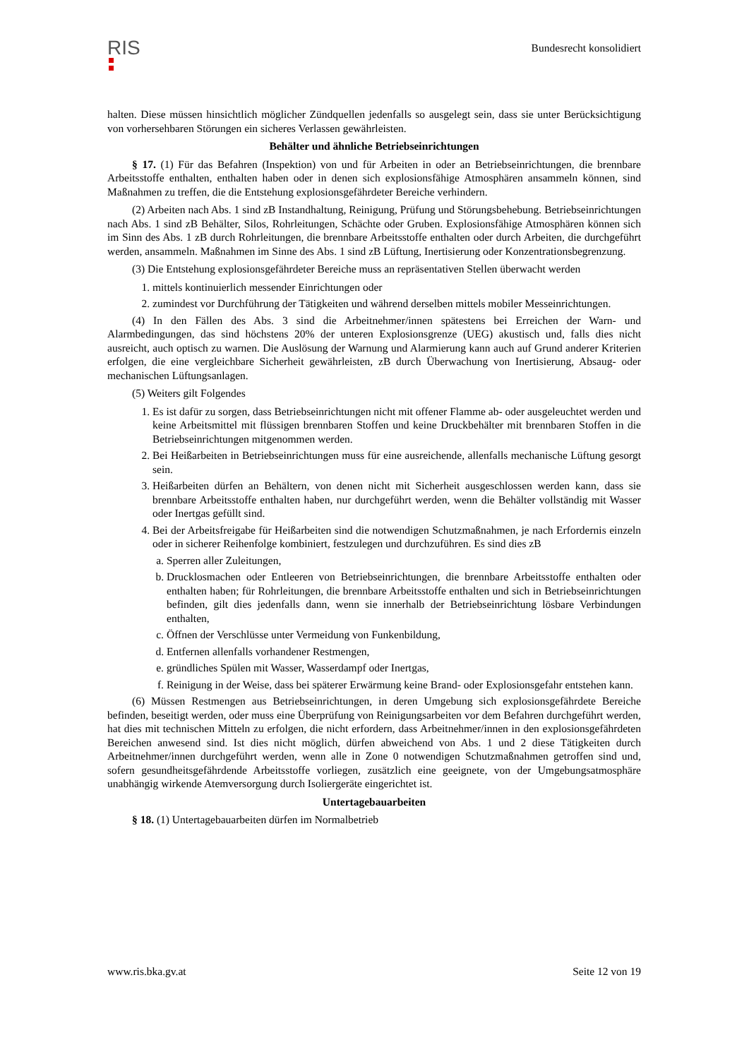RIS
Bundesrecht konsolidiert
halten. Diese müssen hinsichtlich möglicher Zündquellen jedenfalls so ausgelegt sein, dass sie unter Berücksichtigung von vorhersehbaren Störungen ein sicheres Verlassen gewährleisten.
Behälter und ähnliche Betriebseinrichtungen
§ 17. (1) Für das Befahren (Inspektion) von und für Arbeiten in oder an Betriebseinrichtungen, die brennbare Arbeitsstoffe enthalten, enthalten haben oder in denen sich explosionsfähige Atmosphären ansammeln können, sind Maßnahmen zu treffen, die die Entstehung explosionsgefährdeter Bereiche verhindern.
(2) Arbeiten nach Abs. 1 sind zB Instandhaltung, Reinigung, Prüfung und Störungsbehebung. Betriebseinrichtungen nach Abs. 1 sind zB Behälter, Silos, Rohrleitungen, Schächte oder Gruben. Explosionsfähige Atmosphären können sich im Sinn des Abs. 1 zB durch Rohrleitungen, die brennbare Arbeitsstoffe enthalten oder durch Arbeiten, die durchgeführt werden, ansammeln. Maßnahmen im Sinne des Abs. 1 sind zB Lüftung, Inertisierung oder Konzentrationsbegrenzung.
(3) Die Entstehung explosionsgefährdeter Bereiche muss an repräsentativen Stellen überwacht werden
1. mittels kontinuierlich messender Einrichtungen oder
2. zumindest vor Durchführung der Tätigkeiten und während derselben mittels mobiler Messeinrichtungen.
(4) In den Fällen des Abs. 3 sind die Arbeitnehmer/innen spätestens bei Erreichen der Warn- und Alarmbedingungen, das sind höchstens 20% der unteren Explosionsgrenze (UEG) akustisch und, falls dies nicht ausreicht, auch optisch zu warnen. Die Auslösung der Warnung und Alarmierung kann auch auf Grund anderer Kriterien erfolgen, die eine vergleichbare Sicherheit gewährleisten, zB durch Überwachung von Inertisierung, Absaug- oder mechanischen Lüftungsanlagen.
(5) Weiters gilt Folgendes
1. Es ist dafür zu sorgen, dass Betriebseinrichtungen nicht mit offener Flamme ab- oder ausgeleuchtet werden und keine Arbeitsmittel mit flüssigen brennbaren Stoffen und keine Druckbehälter mit brennbaren Stoffen in die Betriebseinrichtungen mitgenommen werden.
2. Bei Heißarbeiten in Betriebseinrichtungen muss für eine ausreichende, allenfalls mechanische Lüftung gesorgt sein.
3. Heißarbeiten dürfen an Behältern, von denen nicht mit Sicherheit ausgeschlossen werden kann, dass sie brennbare Arbeitsstoffe enthalten haben, nur durchgeführt werden, wenn die Behälter vollständig mit Wasser oder Inertgas gefüllt sind.
4. Bei der Arbeitsfreigabe für Heißarbeiten sind die notwendigen Schutzmaßnahmen, je nach Erfordernis einzeln oder in sicherer Reihenfolge kombiniert, festzulegen und durchzuführen. Es sind dies zB
a. Sperren aller Zuleitungen,
b. Drucklosmachen oder Entleeren von Betriebseinrichtungen, die brennbare Arbeitsstoffe enthalten oder enthalten haben; für Rohrleitungen, die brennbare Arbeitsstoffe enthalten und sich in Betriebseinrichtungen befinden, gilt dies jedenfalls dann, wenn sie innerhalb der Betriebseinrichtung lösbare Verbindungen enthalten,
c. Öffnen der Verschlüsse unter Vermeidung von Funkenbildung,
d. Entfernen allenfalls vorhandener Restmengen,
e. gründliches Spülen mit Wasser, Wasserdampf oder Inertgas,
f. Reinigung in der Weise, dass bei späterer Erwärmung keine Brand- oder Explosionsgefahr entstehen kann.
(6) Müssen Restmengen aus Betriebseinrichtungen, in deren Umgebung sich explosionsgefährdete Bereiche befinden, beseitigt werden, oder muss eine Überprüfung von Reinigungsarbeiten vor dem Befahren durchgeführt werden, hat dies mit technischen Mitteln zu erfolgen, die nicht erfordern, dass Arbeitnehmer/innen in den explosionsgefährdeten Bereichen anwesend sind. Ist dies nicht möglich, dürfen abweichend von Abs. 1 und 2 diese Tätigkeiten durch Arbeitnehmer/innen durchgeführt werden, wenn alle in Zone 0 notwendigen Schutzmaßnahmen getroffen sind und, sofern gesundheitsgefährdende Arbeitsstoffe vorliegen, zusätzlich eine geeignete, von der Umgebungsatmosphäre unabhängig wirkende Atemversorgung durch Isoliergeräte eingerichtet ist.
Untertagebauarbeiten
§ 18. (1) Untertagebauarbeiten dürfen im Normalbetrieb
www.ris.bka.gv.at Seite 12 von 19